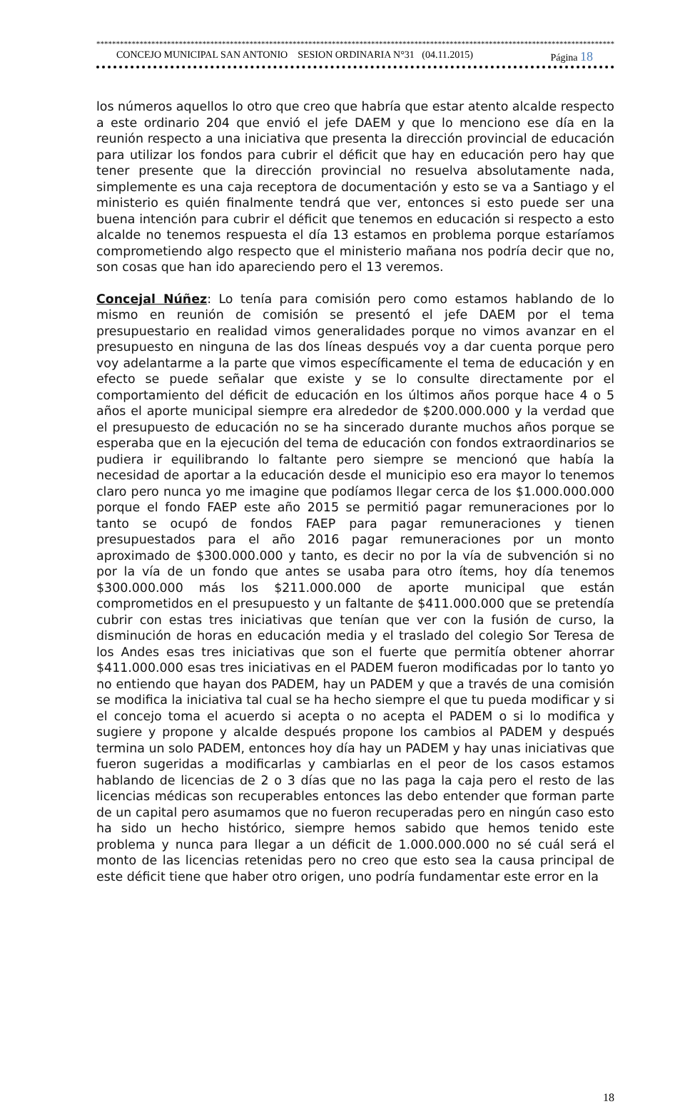*****************************************************************************************************************************************************
CONCEJO MUNICIPAL SAN ANTONIO SESION ORDINARIA N°31 (04.11.2015) Página 18
los números aquellos lo otro que creo que habría que estar atento alcalde respecto a este ordinario 204 que envió el jefe DAEM y que lo menciono ese día en la reunión respecto a una iniciativa que presenta la dirección provincial de educación para utilizar los fondos para cubrir el déficit que hay en educación pero hay que tener presente que la dirección provincial no resuelva absolutamente nada, simplemente es una caja receptora de documentación y esto se va a Santiago y el ministerio es quién finalmente tendrá que ver, entonces si esto puede ser una buena intención para cubrir el déficit que tenemos en educación si respecto a esto alcalde no tenemos respuesta el día 13 estamos en problema porque estaríamos comprometiendo algo respecto que el ministerio mañana nos podría decir que no, son cosas que han ido apareciendo pero el 13 veremos.
Concejal Núñez: Lo tenía para comisión pero como estamos hablando de lo mismo en reunión de comisión se presentó el jefe DAEM por el tema presupuestario en realidad vimos generalidades porque no vimos avanzar en el presupuesto en ninguna de las dos líneas después voy a dar cuenta porque pero voy adelantarme a la parte que vimos específicamente el tema de educación y en efecto se puede señalar que existe y se lo consulte directamente por el comportamiento del déficit de educación en los últimos años porque hace 4 o 5 años el aporte municipal siempre era alrededor de $200.000.000 y la verdad que el presupuesto de educación no se ha sincerado durante muchos años porque se esperaba que en la ejecución del tema de educación con fondos extraordinarios se pudiera ir equilibrando lo faltante pero siempre se mencionó que había la necesidad de aportar a la educación desde el municipio eso era mayor lo tenemos claro pero nunca yo me imagine que podíamos llegar cerca de los $1.000.000.000 porque el fondo FAEP este año 2015 se permitió pagar remuneraciones por lo tanto se ocupó de fondos FAEP para pagar remuneraciones y tienen presupuestados para el año 2016 pagar remuneraciones por un monto aproximado de $300.000.000 y tanto, es decir no por la vía de subvención si no por la vía de un fondo que antes se usaba para otro ítems, hoy día tenemos $300.000.000 más los $211.000.000 de aporte municipal que están comprometidos en el presupuesto y un faltante de $411.000.000 que se pretendía cubrir con estas tres iniciativas que tenían que ver con la fusión de curso, la disminución de horas en educación media y el traslado del colegio Sor Teresa de los Andes esas tres iniciativas que son el fuerte que permitía obtener ahorrar $411.000.000 esas tres iniciativas en el PADEM fueron modificadas por lo tanto yo no entiendo que hayan dos PADEM, hay un PADEM y que a través de una comisión se modifica la iniciativa tal cual se ha hecho siempre el que tu pueda modificar y si el concejo toma el acuerdo si acepta o no acepta el PADEM o si lo modifica y sugiere y propone y alcalde después propone los cambios al PADEM y después termina un solo PADEM, entonces hoy día hay un PADEM y hay unas iniciativas que fueron sugeridas a modificarlas y cambiarlas en el peor de los casos estamos hablando de licencias de 2 o 3 días que no las paga la caja pero el resto de las licencias médicas son recuperables entonces las debo entender que forman parte de un capital pero asumamos que no fueron recuperadas pero en ningún caso esto ha sido un hecho histórico, siempre hemos sabido que hemos tenido este problema y nunca para llegar a un déficit de 1.000.000.000 no sé cuál será el monto de las licencias retenidas pero no creo que esto sea la causa principal de este déficit tiene que haber otro origen, uno podría fundamentar este error en la
18